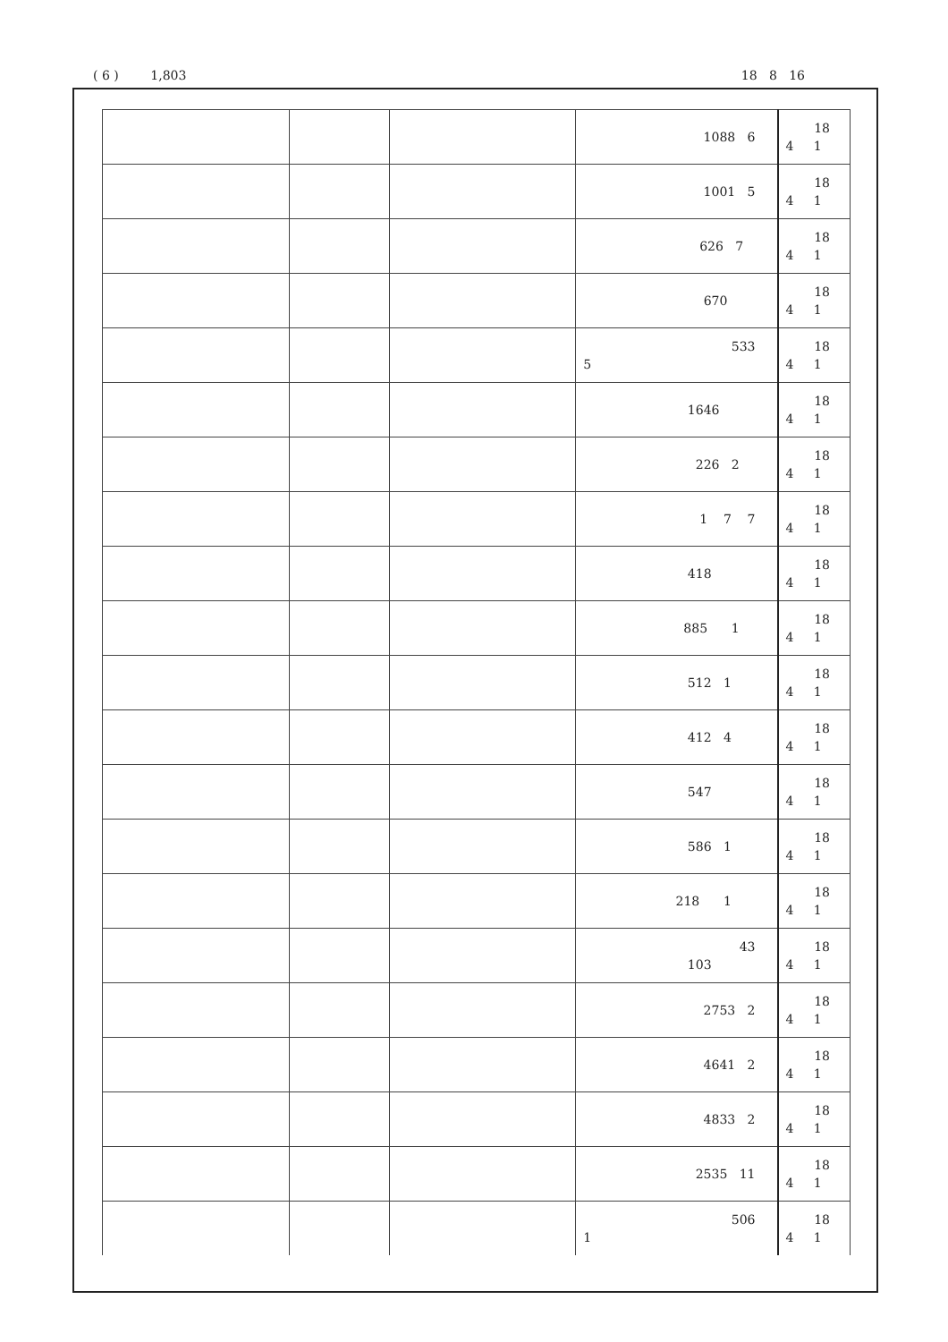( 6 ) 1,803 18 8 16
| | | | 1088 6 | 18 4 1 |
| | | | 1001 5 | 18 4 1 |
| | | | 626 7 | 18 4 1 |
| | | | 670 | 18 4 1 |
| | | | 533 5 | 18 4 1 |
| | | | 1646 | 18 4 1 |
| | | | 226 2 | 18 4 1 |
| | | | 1 7 7 | 18 4 1 |
| | | | 418 | 18 4 1 |
| | | | 885 1 | 18 4 1 |
| | | | 512 1 | 18 4 1 |
| | | | 412 4 | 18 4 1 |
| | | | 547 | 18 4 1 |
| | | | 586 1 | 18 4 1 |
| | | | 218 1 | 18 4 1 |
| | | | 43 103 | 18 4 1 |
| | | | 2753 2 | 18 4 1 |
| | | | 4641 2 | 18 4 1 |
| | | | 4833 2 | 18 4 1 |
| | | | 2535 11 | 18 4 1 |
| | | | 506 1 | 18 4 1 |